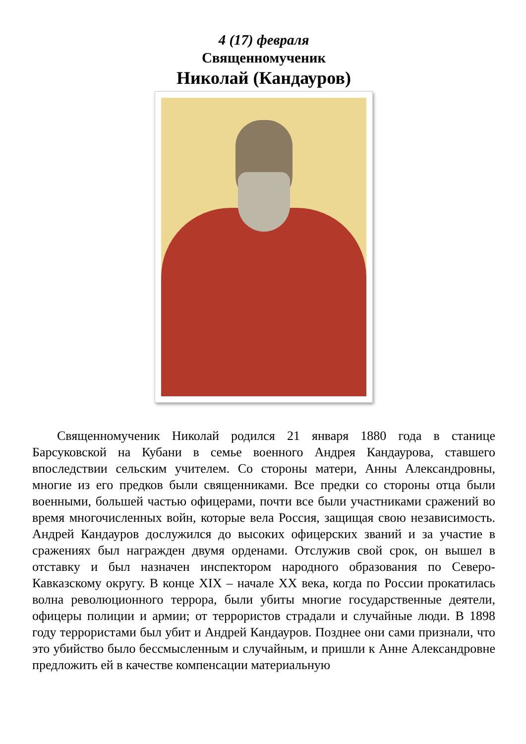4 (17) февраля
Священномученик
Николай (Кандауров)
Священномученик Николай родился 21 января 1880 года в станице Барсуковской на Кубани в семье военного Андрея Кандаурова, ставшего впоследствии сельским учителем. Со стороны матери, Анны Александровны, многие из его предков были священниками. Все предки со стороны отца были военными, большей частью офицерами, почти все были участниками сражений во время многочисленных войн, которые вела Россия, защищая свою независимость. Андрей Кандауров дослужился до высоких офицерских званий и за участие в сражениях был награжден двумя орденами. Отслужив свой срок, он вышел в отставку и был назначен инспектором народного образования по Северо-Кавказскому округу. В конце XIX – начале XX века, когда по России прокатилась волна революционного террора, были убиты многие государственные деятели, офицеры полиции и армии; от террористов страдали и случайные люди. В 1898 году террористами был убит и Андрей Кандауров. Позднее они сами признали, что это убийство было бессмысленным и случайным, и пришли к Анне Александровне предложить ей в качестве компенсации материальную